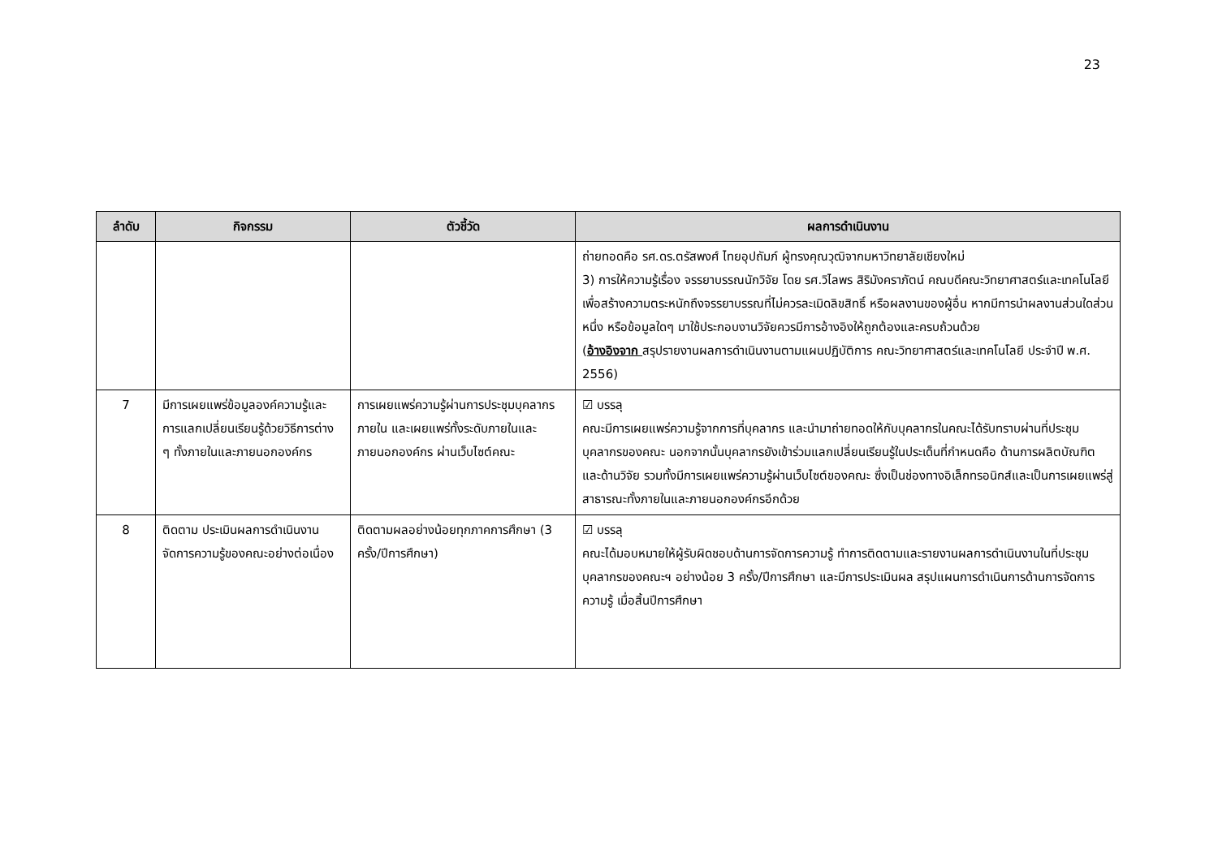23
| ลำดับ | กิจกรรม | ตัวชี้วัด | ผลการดำเนินงาน |
| --- | --- | --- | --- |
| | | | ถ่ายทอดคือ รศ.ดร.ตรัสพงศ์ ไทยอุปถัมภ์ ผู้ทรงคุณวุฒิจากมหาวิทยาลัยเชียงใหม่ 3) การให้ความรู้เรื่อง จรรยาบรรณนักวิจัย โดย รศ.วิไลพร สิริมังคราภัตน์ คณบดีคณะวิทยาศาสตร์และเทคโนโลยี เพื่อสร้างความตระหนักถึงจรรยาบรรณที่ไม่ควรละเมิดลิขสิทธิ์ หรือผลงานของผู้อื่น หากมีการนำผลงานส่วนใดส่วนหนึ่ง หรือข้อมูลใดๆ มาใช้ประกอบงานวิจัยควรมีการอ้างอิงให้ถูกต้องและครบถ้วนด้วย ( อ้างอิงจาก สรุปรายงานผลการดำเนินงานตามแผนปฏิบัติการ คณะวิทยาศาสตร์และเทคโนโลยี ประจำปี พ.ศ. 2556) |
| 7 | มีการเผยแพร่ข้อมูลองค์ความรู้และการแลกเปลี่ยนเรียนรู้ด้วยวิธีการต่าง ๆ ทั้งภายในและภายนอกองค์กร | การเผยแพร่ความรู้ผ่านการประชุมบุคลากรภายใน และเผยแพร่ทั้งระดับภายในและภายนอกองค์กร ผ่านเว็บไซต์คณะ | ☑ บรรลุ คณะมีการเผยแพร่ความรู้จากการที่บุคลากร และนำมาถ่ายทอดให้กับบุคลากรในคณะได้รับทราบผ่านที่ประชุมบุคลากรของคณะ นอกจากนั้นบุคลากรยังเข้าร่วมแลกเปลี่ยนเรียนรู้ในประเด็นที่กำหนดคือ ด้านการผลิตบัณฑิต และด้านวิจัย รวมทั้งมีการเผยแพร่ความรู้ผ่านเว็บไซต์ของคณะ ซึ่งเป็นช่องทางอิเล็กทรอนิกส์และเป็นการเผยแพร่สู่สาธารณะทั้งภายในและภายนอกองค์กรอีกด้วย |
| 8 | ติดตาม ประเมินผลการดำเนินงานจัดการความรู้ของคณะอย่างต่อเนื่อง | ติดตามผลอย่างน้อยทุกภาคการศึกษา (3 ครั้ง/ปีการศึกษา) | ☑ บรรลุ คณะได้มอบหมายให้ผู้รับผิดชอบด้านการจัดการความรู้ ทำการติดตามและรายงานผลการดำเนินงานในที่ประชุมบุคลากรของคณะฯ อย่างน้อย 3 ครั้ง/ปีการศึกษา และมีการประเมินผล สรุปแผนการดำเนินการด้านการจัดการความรู้ เมื่อสิ้นปีการศึกษา |